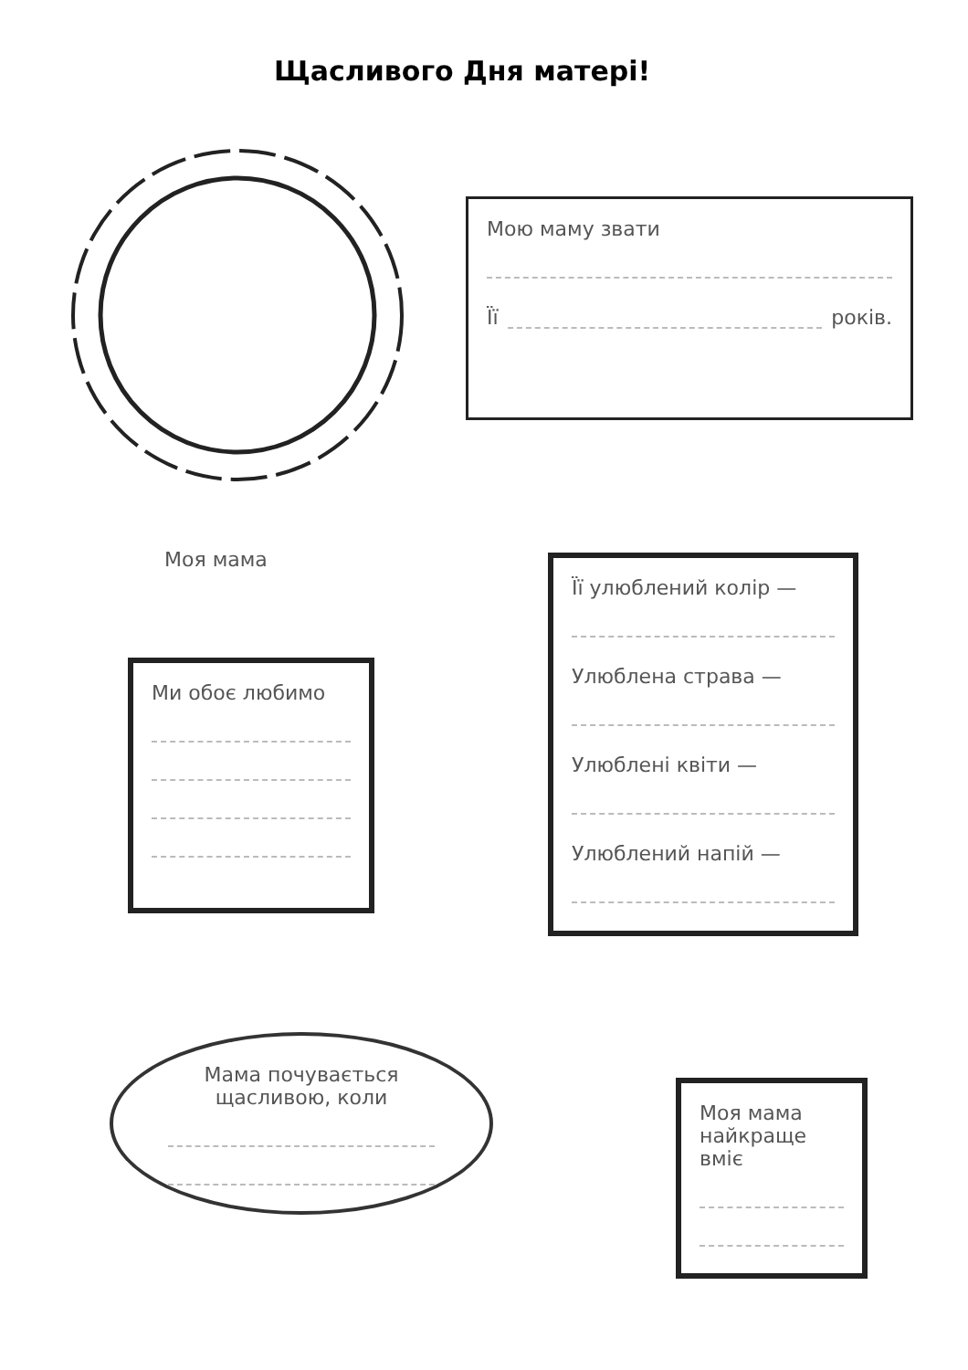Щасливого Дня матері!
Мою маму звати
Її років.
Моя мама
Ми обоє любимо
Її улюблений колір —
Улюблена страва —
Улюблені квіти —
Улюблений напій —
Мама почувається щасливою, коли
Моя мама найкраще вміє